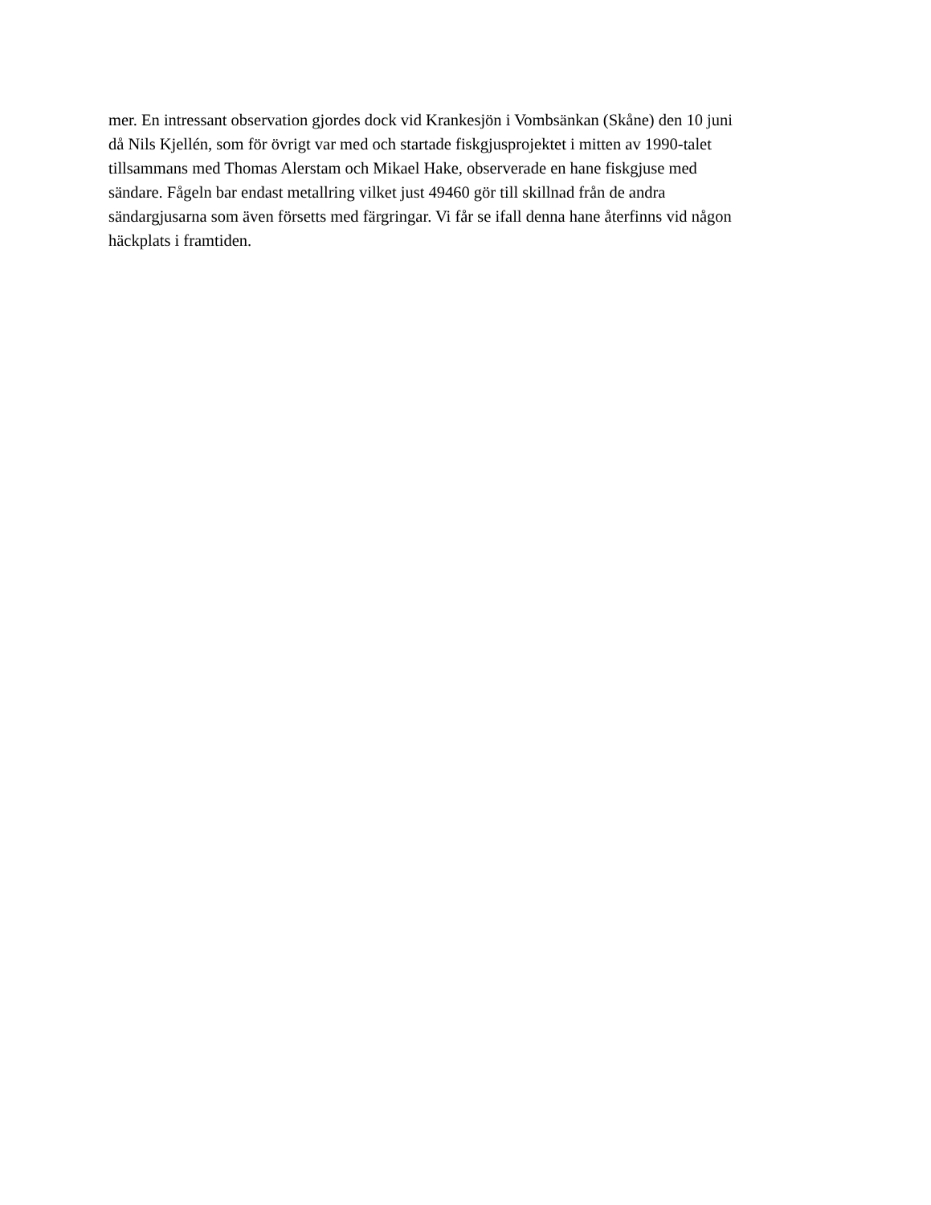mer. En intressant observation gjordes dock vid Krankesjön i Vombsänkan (Skåne) den 10 juni
då Nils Kjellén, som för övrigt var med och startade fiskgjusprojektet i mitten av 1990-talet
tillsammans med Thomas Alerstam och Mikael Hake, observerade en hane fiskgjuse med
sändare. Fågeln bar endast metallring vilket just 49460 gör till skillnad från de andra
sändargjusarna som även försetts med färgringar. Vi får se ifall denna hane återfinns vid någon
häckplats i framtiden.